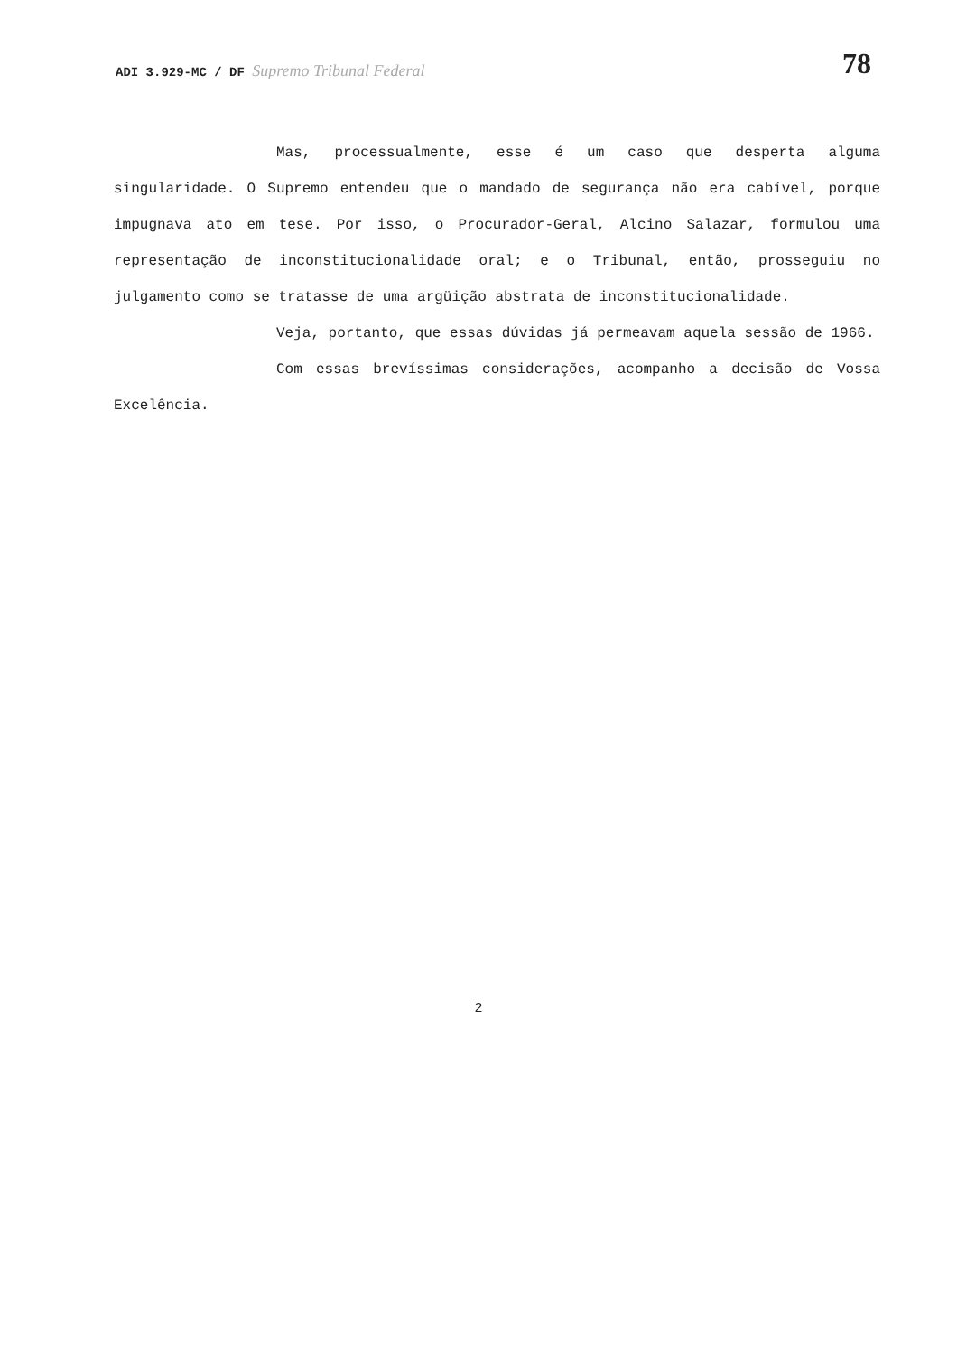ADI 3.929-MC / DF Supremo Tribunal Federal
78
Mas, processualmente, esse é um caso que desperta alguma singularidade. O Supremo entendeu que o mandado de segurança não era cabível, porque impugnava ato em tese. Por isso, o Procurador-Geral, Alcino Salazar, formulou uma representação de inconstitucionalidade oral; e o Tribunal, então, prosseguiu no julgamento como se tratasse de uma argüição abstrata de inconstitucionalidade.
Veja, portanto, que essas dúvidas já permeavam aquela sessão de 1966.
Com essas brevíssimas considerações, acompanho a decisão de Vossa Excelência.
2